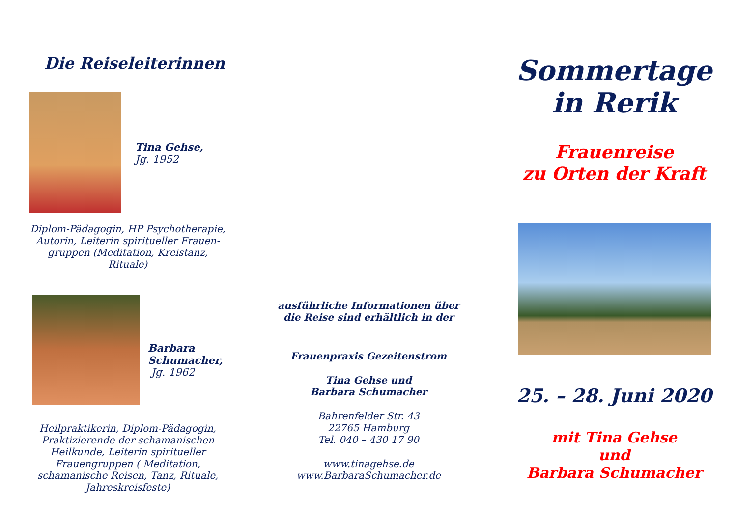Die Reiseleiterinnen
Tina Gehse,
Jg. 1952
Diplom-Pädagogin, HP Psychotherapie,
Autorin, Leiterin spiritueller Frauen-
gruppen (Meditation, Kreistanz, Rituale)
Barbara
Schumacher,
Jg. 1962
Heilpraktikerin, Diplom-Pädagogin,
Praktizierende der schamanischen
Heilkunde, Leiterin spiritueller
Frauengruppen ( Meditation,
schamanische Reisen, Tanz, Rituale,
Jahreskreisfeste)
ausführliche Informationen über
die Reise sind erhältlich in der
Frauenpraxis Gezeitenstrom
Tina Gehse und
Barbara Schumacher
Bahrenfelder Str. 43
22765 Hamburg
Tel. 040 – 430 17 90
www.tinagehse.de
www.BarbaraSchumacher.de
Sommertage
in Rerik
Frauenreise
zu Orten der Kraft
25. – 28. Juni 2020
mit Tina Gehse
und
Barbara Schumacher